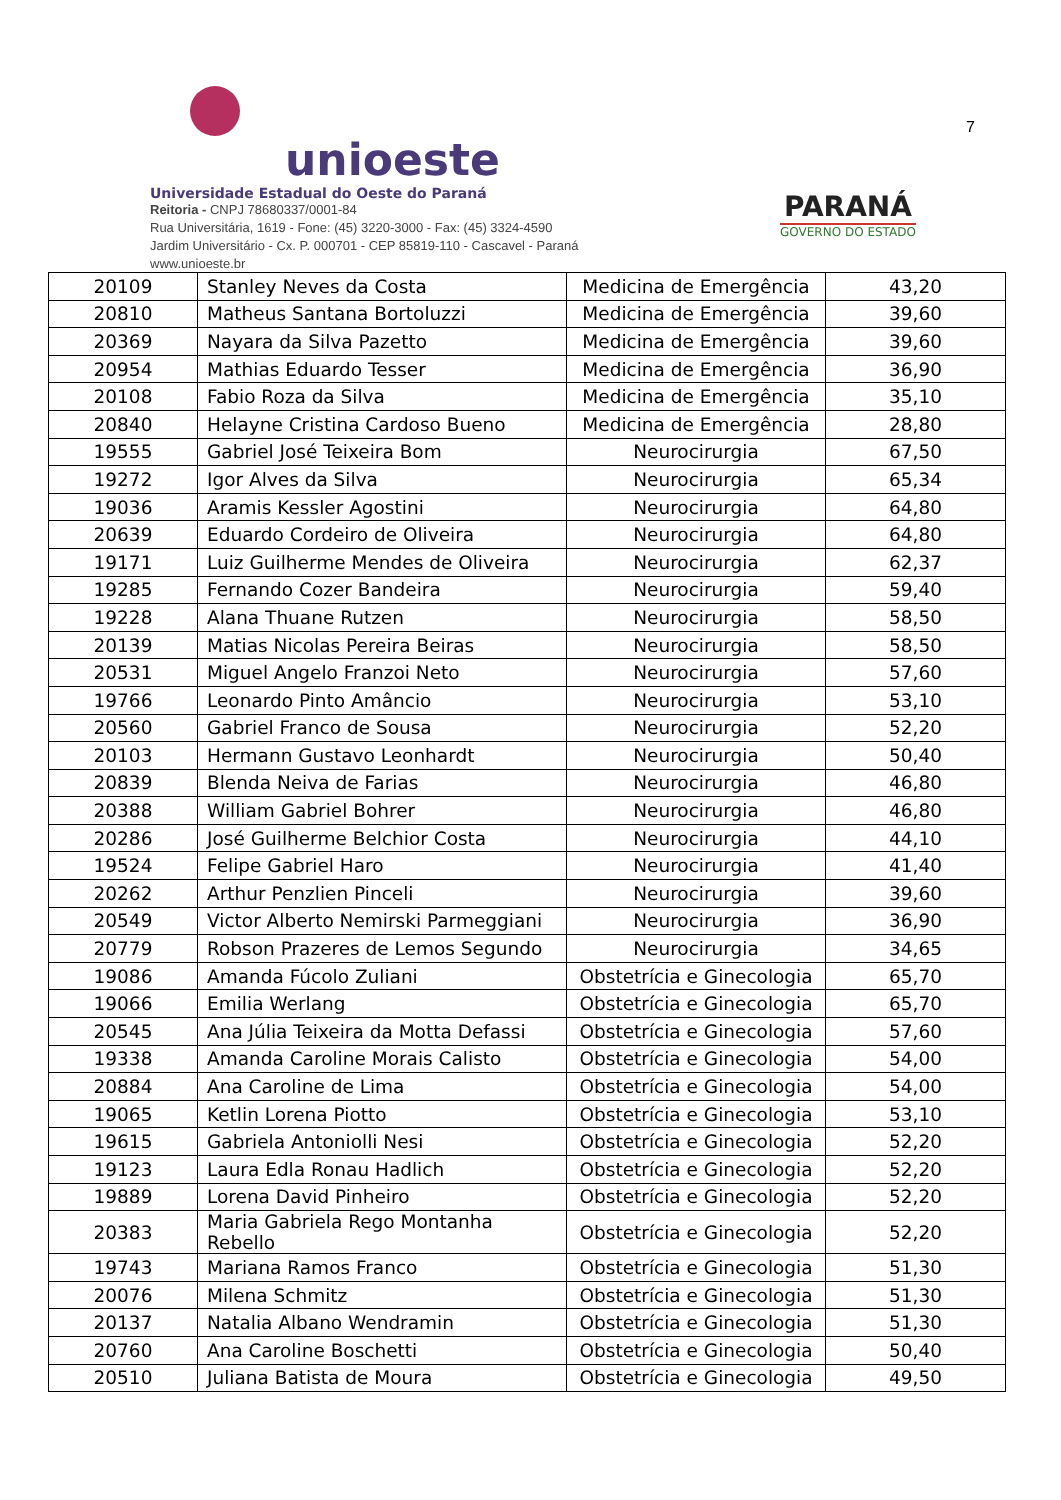unioeste
Universidade Estadual do Oeste do Paraná
Reitoria - CNPJ 78680337/0001-84
Rua Universitária, 1619 - Fone: (45) 3220-3000 - Fax: (45) 3324-4590
Jardim Universitário - Cx. P. 000701 - CEP 85819-110 - Cascavel - Paraná
www.unioeste.br
PARANÁ
GOVERNO DO ESTADO
7
| 20109 | Stanley Neves da Costa | Medicina de Emergência | 43,20 |
| 20810 | Matheus Santana Bortoluzzi | Medicina de Emergência | 39,60 |
| 20369 | Nayara da Silva Pazetto | Medicina de Emergência | 39,60 |
| 20954 | Mathias Eduardo Tesser | Medicina de Emergência | 36,90 |
| 20108 | Fabio Roza da Silva | Medicina de Emergência | 35,10 |
| 20840 | Helayne Cristina Cardoso Bueno | Medicina de Emergência | 28,80 |
| 19555 | Gabriel José Teixeira Bom | Neurocirurgia | 67,50 |
| 19272 | Igor Alves da Silva | Neurocirurgia | 65,34 |
| 19036 | Aramis Kessler Agostini | Neurocirurgia | 64,80 |
| 20639 | Eduardo Cordeiro de Oliveira | Neurocirurgia | 64,80 |
| 19171 | Luiz Guilherme Mendes de Oliveira | Neurocirurgia | 62,37 |
| 19285 | Fernando Cozer Bandeira | Neurocirurgia | 59,40 |
| 19228 | Alana Thuane Rutzen | Neurocirurgia | 58,50 |
| 20139 | Matias Nicolas Pereira Beiras | Neurocirurgia | 58,50 |
| 20531 | Miguel Angelo Franzoi Neto | Neurocirurgia | 57,60 |
| 19766 | Leonardo Pinto Amâncio | Neurocirurgia | 53,10 |
| 20560 | Gabriel Franco de Sousa | Neurocirurgia | 52,20 |
| 20103 | Hermann Gustavo Leonhardt | Neurocirurgia | 50,40 |
| 20839 | Blenda Neiva de Farias | Neurocirurgia | 46,80 |
| 20388 | William Gabriel Bohrer | Neurocirurgia | 46,80 |
| 20286 | José Guilherme Belchior Costa | Neurocirurgia | 44,10 |
| 19524 | Felipe Gabriel Haro | Neurocirurgia | 41,40 |
| 20262 | Arthur Penzlien Pinceli | Neurocirurgia | 39,60 |
| 20549 | Victor Alberto Nemirski Parmeggiani | Neurocirurgia | 36,90 |
| 20779 | Robson Prazeres de Lemos Segundo | Neurocirurgia | 34,65 |
| 19086 | Amanda Fúcolo Zuliani | Obstetrícia e Ginecologia | 65,70 |
| 19066 | Emilia Werlang | Obstetrícia e Ginecologia | 65,70 |
| 20545 | Ana Júlia Teixeira da Motta Defassi | Obstetrícia e Ginecologia | 57,60 |
| 19338 | Amanda Caroline Morais Calisto | Obstetrícia e Ginecologia | 54,00 |
| 20884 | Ana Caroline de Lima | Obstetrícia e Ginecologia | 54,00 |
| 19065 | Ketlin Lorena Piotto | Obstetrícia e Ginecologia | 53,10 |
| 19615 | Gabriela Antoniolli Nesi | Obstetrícia e Ginecologia | 52,20 |
| 19123 | Laura Edla Ronau Hadlich | Obstetrícia e Ginecologia | 52,20 |
| 19889 | Lorena David Pinheiro | Obstetrícia e Ginecologia | 52,20 |
| 20383 | Maria Gabriela Rego Montanha Rebello | Obstetrícia e Ginecologia | 52,20 |
| 19743 | Mariana Ramos Franco | Obstetrícia e Ginecologia | 51,30 |
| 20076 | Milena Schmitz | Obstetrícia e Ginecologia | 51,30 |
| 20137 | Natalia Albano Wendramin | Obstetrícia e Ginecologia | 51,30 |
| 20760 | Ana Caroline Boschetti | Obstetrícia e Ginecologia | 50,40 |
| 20510 | Juliana Batista de Moura | Obstetrícia e Ginecologia | 49,50 |